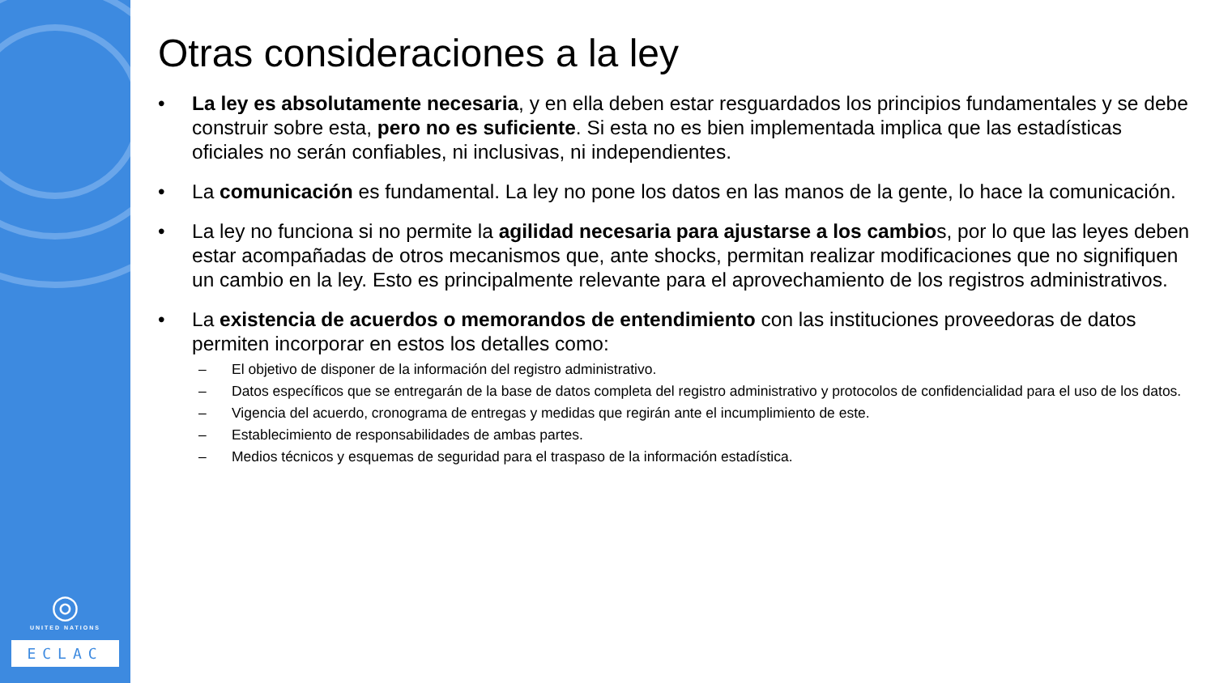◎
UNITED NATIONS
ECLAC
Otras consideraciones a la ley
• La ley es absolutamente necesaria, y en ella deben estar resguardados los principios fundamentales y se debe construir sobre esta, pero no es suficiente. Si esta no es bien implementada implica que las estadísticas oficiales no serán confiables, ni inclusivas, ni independientes.
• La comunicación es fundamental. La ley no pone los datos en las manos de la gente, lo hace la comunicación.
• La ley no funciona si no permite la agilidad necesaria para ajustarse a los cambios, por lo que las leyes deben estar acompañadas de otros mecanismos que, ante shocks, permitan realizar modificaciones que no signifiquen un cambio en la ley. Esto es principalmente relevante para el aprovechamiento de los registros administrativos.
• La existencia de acuerdos o memorandos de entendimiento con las instituciones proveedoras de datos permiten incorporar en estos los detalles como:
– El objetivo de disponer de la información del registro administrativo.
– Datos específicos que se entregarán de la base de datos completa del registro administrativo y protocolos de confidencialidad para el uso de los datos.
– Vigencia del acuerdo, cronograma de entregas y medidas que regirán ante el incumplimiento de este.
– Establecimiento de responsabilidades de ambas partes.
– Medios técnicos y esquemas de seguridad para el traspaso de la información estadística.